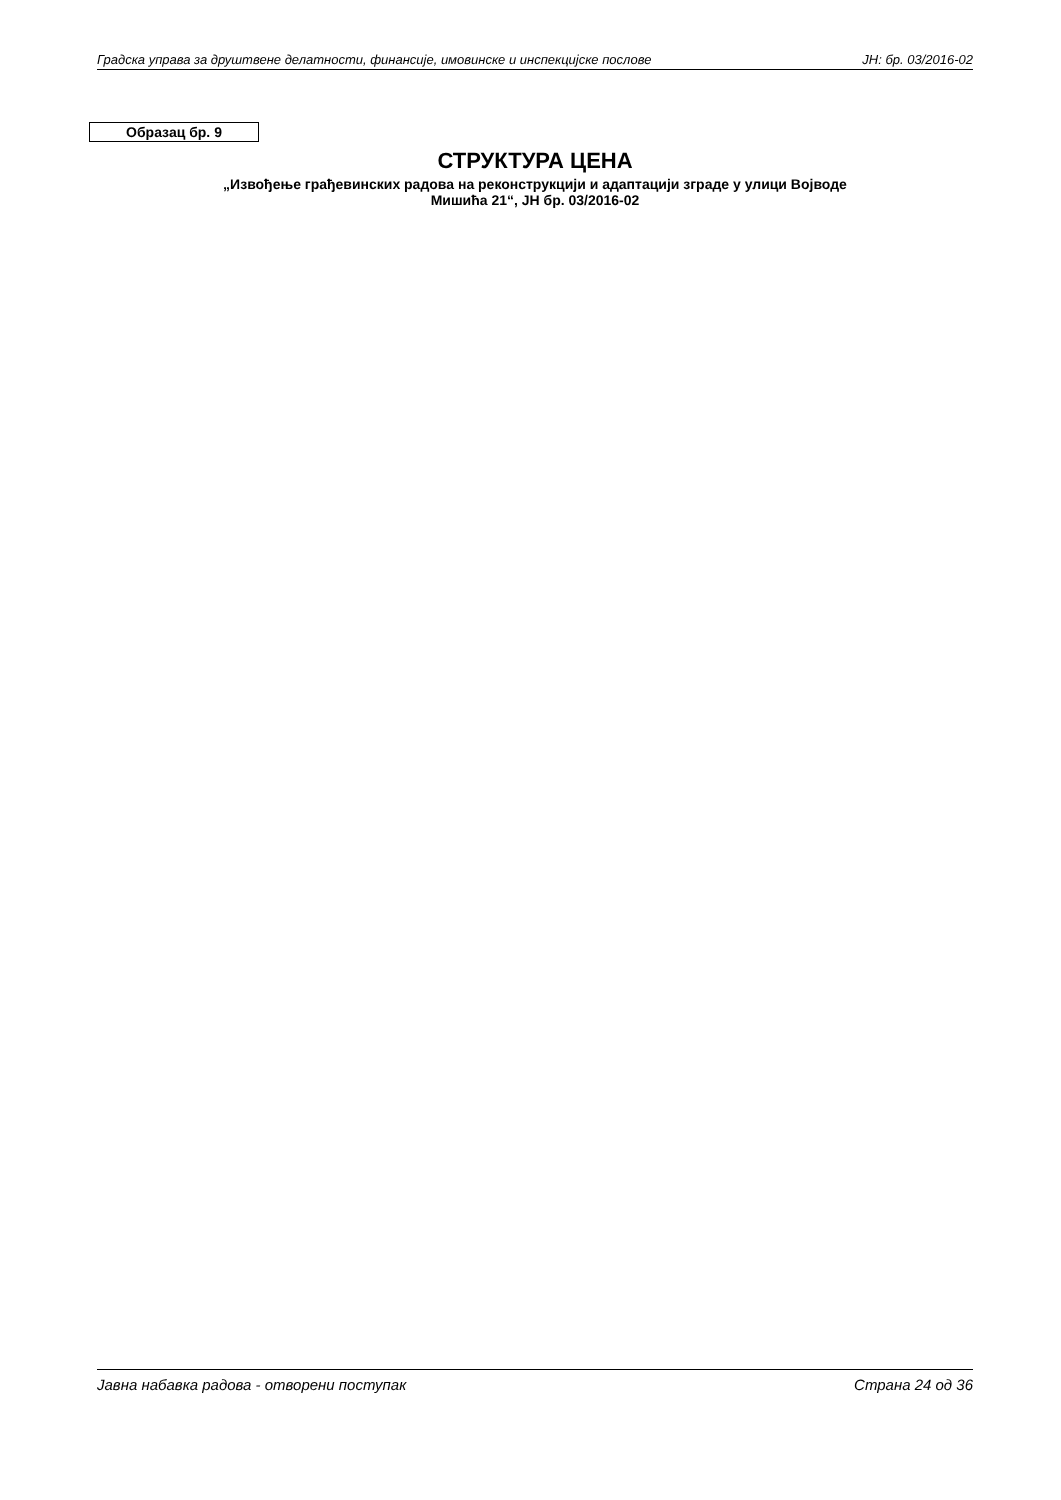Градска управа за друштвене делатности, финансије, имовинске и инспекцијске послове ЈН: бр. 03/2016-02
Образац бр. 9
СТРУКТУРА ЦЕНА
„Извођење грађевинских радова на реконструкцији и адаптацији зграде у улици Војводе
Мишића 21“, ЈН бр. 03/2016-02
Јавна набавка радова - отворени поступак Страна 24 од 36